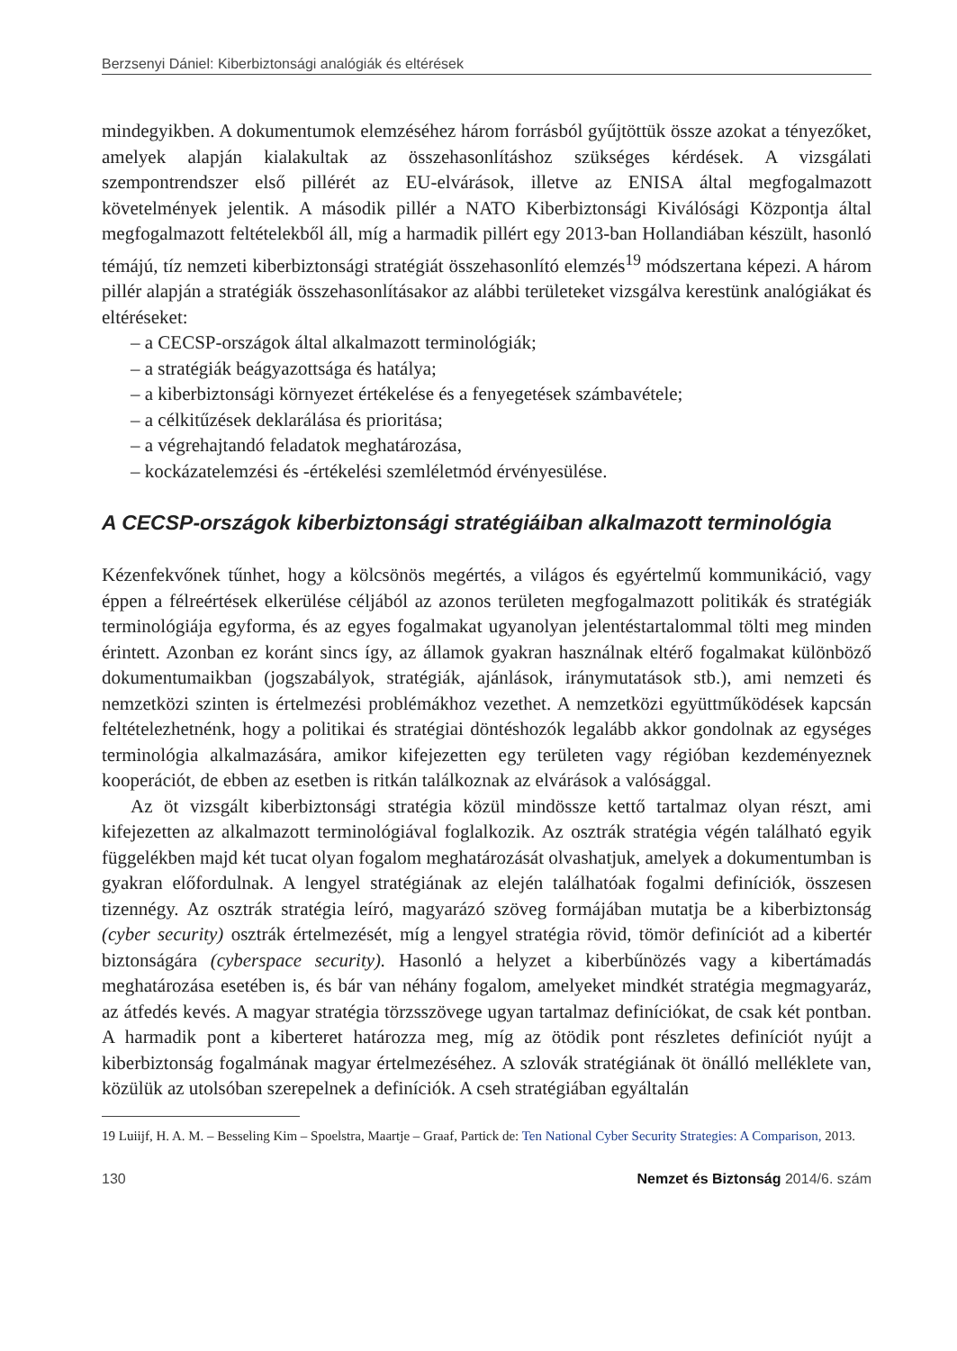Berzsenyi Dániel: Kiberbiztonsági analógiák és eltérések
mindegyikben. A dokumentumok elemzéséhez három forrásból gyűjtöttük össze azokat a tényezőket, amelyek alapján kialakultak az összehasonlításhoz szükséges kérdések. A vizsgálati szempontrendszer első pillérét az EU-elvárások, illetve az ENISA által megfogalmazott követelmények jelentik. A második pillér a NATO Kiberbiztonsági Kiválósági Központja által megfogalmazott feltételekből áll, míg a harmadik pillért egy 2013-ban Hollandiában készült, hasonló témájú, tíz nemzeti kiberbiztonsági stratégiát összehasonlító elemzés<sup>19</sup> módszertana képezi. A három pillér alapján a stratégiák összehasonlításakor az alábbi területeket vizsgálva kerestünk analógiákat és eltéréseket:
– a CECSP-országok által alkalmazott terminológiák;
– a stratégiák beágyazottsága és hatálya;
– a kiberbiztonsági környezet értékelése és a fenyegetések számbavétele;
– a célkitűzések deklarálása és prioritása;
– a végrehajtandó feladatok meghatározása,
– kockázatelemzési és -értékelési szemléletmód érvényesülése.
A CECSP-országok kiberbiztonsági stratégiáiban alkalmazott terminológia
Kézenfekvőnek tűnhet, hogy a kölcsönös megértés, a világos és egyértelmű kommunikáció, vagy éppen a félreértések elkerülése céljából az azonos területen megfogalmazott politikák és stratégiák terminológiája egyforma, és az egyes fogalmakat ugyanolyan jelentéstartalommal tölti meg minden érintett. Azonban ez koránt sincs így, az államok gyakran használnak eltérő fogalmakat különböző dokumentumaikban (jogszabályok, stratégiák, ajánlások, iránymutatások stb.), ami nemzeti és nemzetközi szinten is értelmezési problémákhoz vezethet. A nemzetközi együttműködések kapcsán feltételezhetnénk, hogy a politikai és stratégiai döntéshozók legalább akkor gondolnak az egységes terminológia alkalmazására, amikor kifejezetten egy területen vagy régióban kezdeményeznek kooperációt, de ebben az esetben is ritkán találkoznak az elvárások a valósággal.
Az öt vizsgált kiberbiztonsági stratégia közül mindössze kettő tartalmaz olyan részt, ami kifejezetten az alkalmazott terminológiával foglalkozik. Az osztrák stratégia végén található egyik függelékben majd két tucat olyan fogalom meghatározását olvashatjuk, amelyek a dokumentumban is gyakran előfordulnak. A lengyel stratégiának az elején találhatóak fogalmi definíciók, összesen tizennégy. Az osztrák stratégia leíró, magyarázó szöveg formájában mutatja be a kiberbiztonság (cyber security) osztrák értelmezését, míg a lengyel stratégia rövid, tömör definíciót ad a kibertér biztonságára (cyberspace security). Hasonló a helyzet a kiberbűnözés vagy a kibertámadás meghatározása esetében is, és bár van néhány fogalom, amelyeket mindkét stratégia megmagyaráz, az átfedés kevés. A magyar stratégia törzsszövege ugyan tartalmaz definíciókat, de csak két pontban. A harmadik pont a kiberteret határozza meg, míg az ötödik pont részletes definíciót nyújt a kiberbiztonság fogalmának magyar értelmezéséhez. A szlovák stratégiának öt önálló melléklete van, közülük az utolsóban szerepelnek a definíciók. A cseh stratégiában egyáltalán
19 Luiijf, H. A. M. – Besseling Kim – Spoelstra, Maartje – Graaf, Partick de: Ten National Cyber Security Strategies: A Comparison, 2013.
130 Nemzet és Biztonság 2014/6. szám